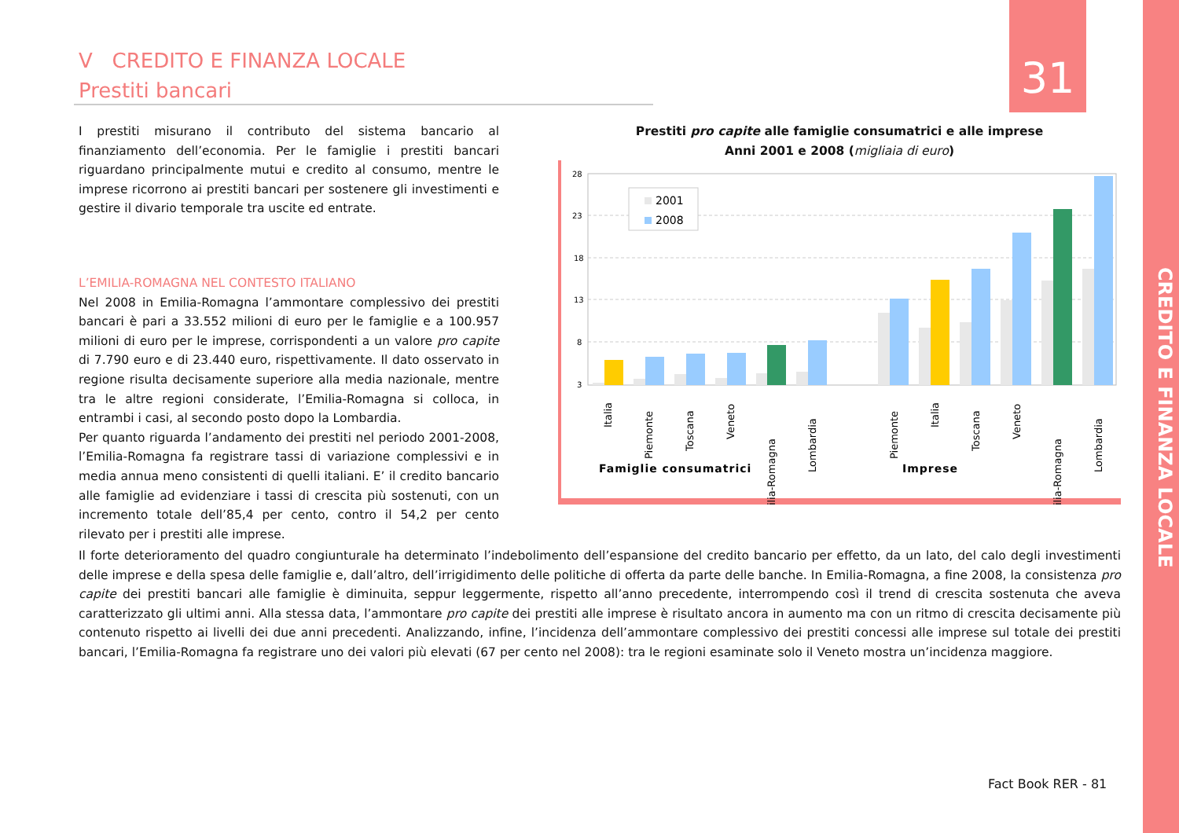V CREDITO E FINANZA LOCALE
Prestiti bancari
31
CREDITO E FINANZA LOCALE
I prestiti misurano il contributo del sistema bancario al finanziamento dell’economia. Per le famiglie i prestiti bancari riguardano principalmente mutui e credito al consumo, mentre le imprese ricorrono ai prestiti bancari per sostenere gli investimenti e gestire il divario temporale tra uscite ed entrate.
L’EMILIA-ROMAGNA NEL CONTESTO ITALIANO
Nel 2008 in Emilia-Romagna l’ammontare complessivo dei prestiti bancari è pari a 33.552 milioni di euro per le famiglie e a 100.957 milioni di euro per le imprese, corrispondenti a un valore pro capite di 7.790 euro e di 23.440 euro, rispettivamente. Il dato osservato in regione risulta decisamente superiore alla media nazionale, mentre tra le altre regioni considerate, l’Emilia-Romagna si colloca, in entrambi i casi, al secondo posto dopo la Lombardia.
Per quanto riguarda l’andamento dei prestiti nel periodo 2001-2008, l’Emilia-Romagna fa registrare tassi di variazione complessivi e in media annua meno consistenti di quelli italiani. E’ il credito bancario alle famiglie ad evidenziare i tassi di crescita più sostenuti, con un incremento totale dell’85,4 per cento, contro il 54,2 per cento rilevato per i prestiti alle imprese.
Prestiti pro capite alle famiglie consumatrici e alle imprese
Anni 2001 e 2008 (migliaia di euro)
28
23
18
13
8
3
2001
2008
Italia
Piemonte
Toscana
Veneto
Emilia-Romagna
Lombardia
Piemonte
Italia
Toscana
Veneto
Emilia-Romagna
Lombardia
Famiglie consumatrici
Imprese
Il forte deterioramento del quadro congiunturale ha determinato l’indebolimento dell’espansione del credito bancario per effetto, da un lato, del calo degli investimenti delle imprese e della spesa delle famiglie e, dall’altro, dell’irrigidimento delle politiche di offerta da parte delle banche. In Emilia-Romagna, a fine 2008, la consistenza pro capite dei prestiti bancari alle famiglie è diminuita, seppur leggermente, rispetto all’anno precedente, interrompendo così il trend di crescita sostenuta che aveva caratterizzato gli ultimi anni. Alla stessa data, l’ammontare pro capite dei prestiti alle imprese è risultato ancora in aumento ma con un ritmo di crescita decisamente più contenuto rispetto ai livelli dei due anni precedenti. Analizzando, infine, l’incidenza dell’ammontare complessivo dei prestiti concessi alle imprese sul totale dei prestiti bancari, l’Emilia-Romagna fa registrare uno dei valori più elevati (67 per cento nel 2008): tra le regioni esaminate solo il Veneto mostra un’incidenza maggiore.
Fact Book RER - 81